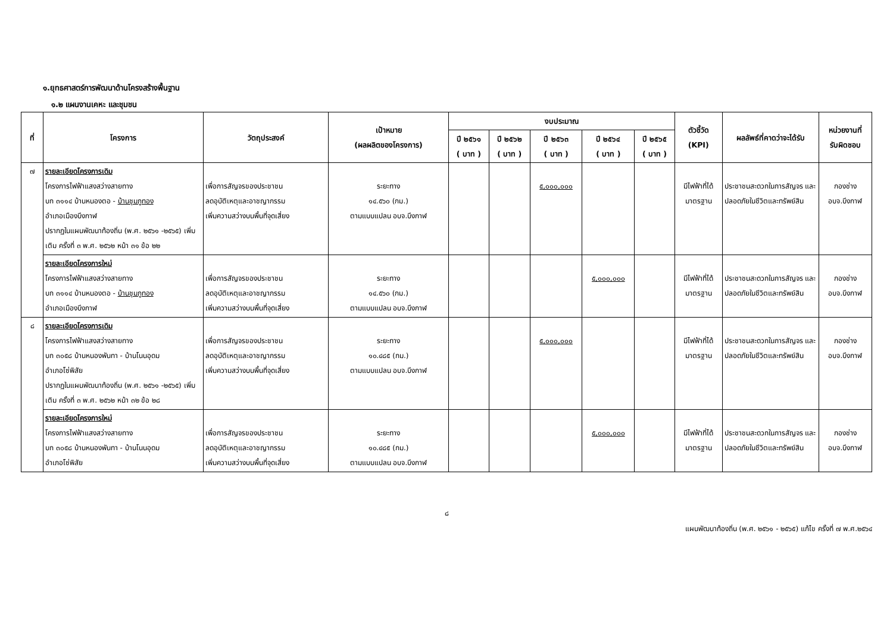๑.ยุทธศาสตร์การพัฒนาด้านโครงสร้างพื้นฐาน
๑.๒ แผนงานเคหะ และชุมชน
| ที่ | โครงการ | วัตถุประสงค์ | เป้าหมาย (ผลผลิตของโครงการ) | งบประมาณ | | | | | ตัวชี้วัด (KPI) | ผลลัพธ์ที่คาดว่าจะได้รับ | หน่วยงานที่ รับผิดชอบ |
| --- | --- | --- | --- | --- | --- | --- | --- | --- | --- | --- | --- |
| | | | | ปี ๒๕๖๑ ( บาท ) | ปี ๒๕๖๒ ( บาท ) | ปี ๒๕๖๓ ( บาท ) | ปี ๒๕๖๔ ( บาท ) | ปี ๒๕๖๕ ( บาท ) | | | |
| ๗ | รายละเอียดโครงการเดิม โครงการไฟฟ้าแสงสว่างสายทาง บก ๓๑๑๔ บ้านหนองตอ - บ้านชุมภูทอง อำเภอเมืองบึงกาฬ ปรากฏในแผนพัฒนาท้องถิ่น (พ.ศ. ๒๕๖๑ -๒๕๖๕) เพิ่มเติม ครั้งที่ ๓ พ.ศ. ๒๕๖๒ หน้า ๓๑ ข้อ ๒๒ | เพื่อการสัญจรของประชาชน ลดอุบัติเหตุและอาชญากรรม เพิ่มความสว่างบนพื้นที่จุดเสี่ยง | ระยะทาง ๑๔.๕๖๐ (กม.) ตามแบบแปลน อบจ.บึงกาฬ | | | ๕,๐๐๐,๐๐๐ | | | มีไฟฟ้าที่ได้ มาตรฐาน | ประชาชนสะดวกในการสัญจร และปลอดภัยในชีวิตและทรัพย์สิน | กองช่าง อบจ.บึงกาฬ |
| | รายละเอียดโครงการใหม่ โครงการไฟฟ้าแสงสว่างสายทาง บก ๓๑๑๔ บ้านหนองตอ - บ้านชุมภูทอง อำเภอเมืองบึงกาฬ | เพื่อการสัญจรของประชาชน ลดอุบัติเหตุและอาชญากรรม เพิ่มความสว่างบนพื้นที่จุดเสี่ยง | ระยะทาง ๑๔.๕๖๐ (กม.) ตามแบบแปลน อบจ.บึงกาฬ | | | | ๕,๐๐๐,๐๐๐ | | มีไฟฟ้าที่ได้ มาตรฐาน | ประชาชนสะดวกในการสัญจร และปลอดภัยในชีวิตและทรัพย์สิน | กองช่าง อบจ.บึงกาฬ |
| ๘ | รายละเอียดโครงการเดิม โครงการไฟฟ้าแสงสว่างสายทาง บก ๓๐๕๘ บ้านหนองพันทา - บ้านโนนอุดม อำเภอโซ่พิสัย ปรากฏในแผนพัฒนาท้องถิ่น (พ.ศ. ๒๕๖๑ -๒๕๖๕) เพิ่มเติม ครั้งที่ ๓ พ.ศ. ๒๕๖๒ หน้า ๓๒ ข้อ ๒๘ | เพื่อการสัญจรของประชาชน ลดอุบัติเหตุและอาชญากรรม เพิ่มความสว่างบนพื้นที่จุดเสี่ยง | ระยะทาง ๑๐.๔๘๕ (กม.) ตามแบบแปลน อบจ.บึงกาฬ | | | ๕,๐๐๐,๐๐๐ | | | มีไฟฟ้าที่ได้ มาตรฐาน | ประชาชนสะดวกในการสัญจร และปลอดภัยในชีวิตและทรัพย์สิน | กองช่าง อบจ.บึงกาฬ |
| | รายละเอียดโครงการใหม่ โครงการไฟฟ้าแสงสว่างสายทาง บก ๓๐๕๘ บ้านหนองพันทา - บ้านโนนอุดม อำเภอโซ่พิสัย | เพื่อการสัญจรของประชาชน ลดอุบัติเหตุและอาชญากรรม เพิ่มความสว่างบนพื้นที่จุดเสี่ยง | ระยะทาง ๑๐.๔๘๕ (กม.) ตามแบบแปลน อบจ.บึงกาฬ | | | | ๕,๐๐๐,๐๐๐ | | มีไฟฟ้าที่ได้ มาตรฐาน | ประชาชนสะดวกในการสัญจร และปลอดภัยในชีวิตและทรัพย์สิน | กองช่าง อบจ.บึงกาฬ |
๘
แผนพัฒนาท้องถิ่น (พ.ศ. ๒๕๖๑ - ๒๕๖๕) แก้ไข ครั้งที่ ๗ พ.ศ.๒๕๖๔